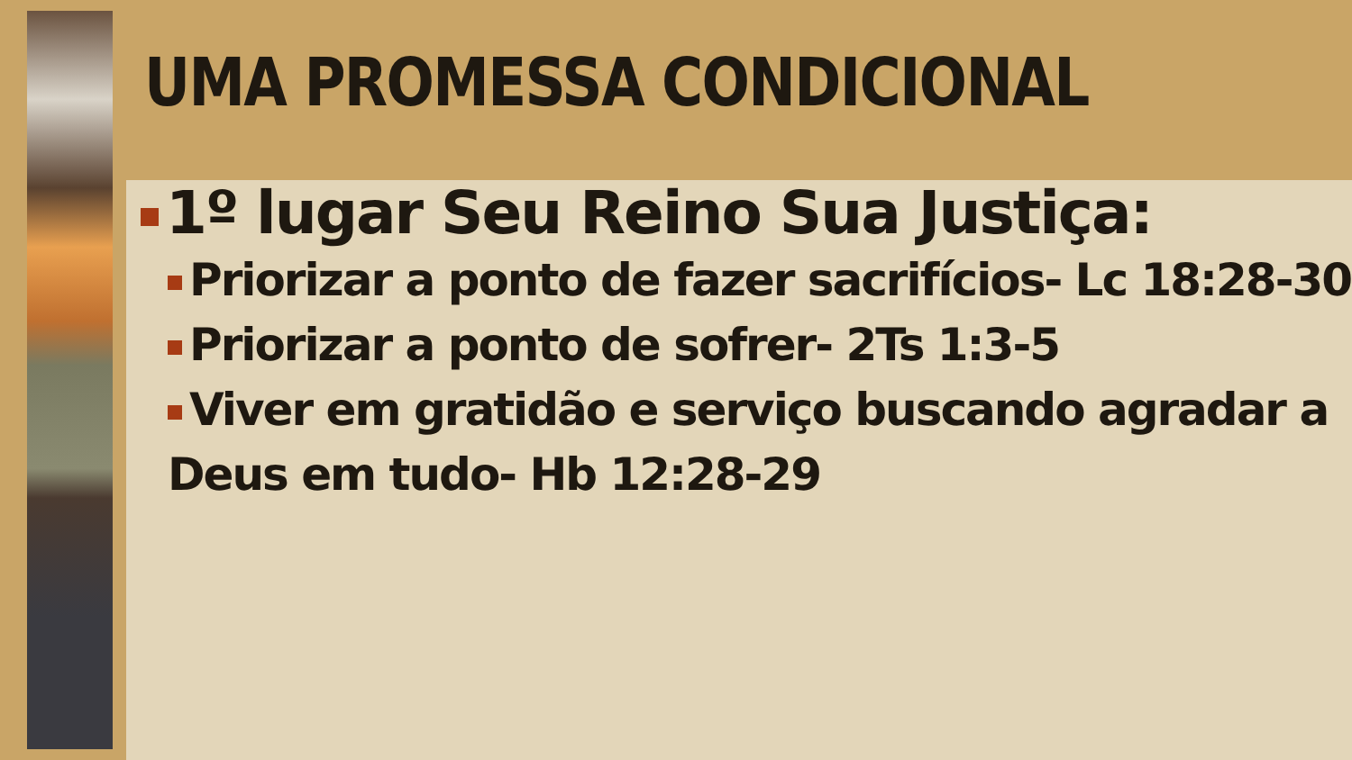UMA PROMESSA CONDICIONAL
1º lugar Seu Reino Sua Justiça:
Priorizar a ponto de fazer sacrifícios- Lc 18:28-30
Priorizar a ponto de sofrer- 2Ts 1:3-5
Viver em gratidão e serviço buscando agradar a Deus em tudo- Hb 12:28-29